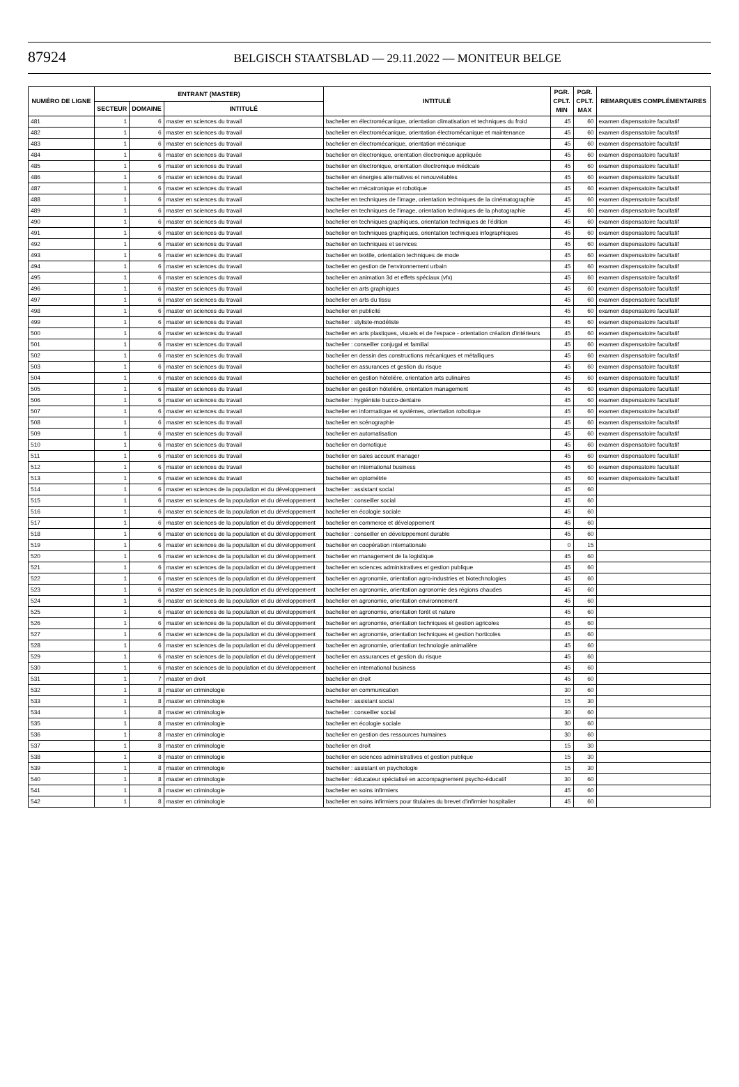87924 BELGISCH STAATSBLAD — 29.11.2022 — MONITEUR BELGE
| NUMÉRO DE LIGNE | ENTRANT (MASTER) | | | INTITULÉ | PGR. CPLT. MIN | PGR. CPLT. MAX | REMARQUES COMPLÉMENTAIRES |
| --- | --- | --- | --- | --- | --- | --- | --- |
| | SECTEUR | DOMAINE | INTITULÉ | | | | |
| 481 | 1 | 6 | master en sciences du travail | bachelier en électromécanique, orientation climatisation et techniques du froid | 45 | 60 | examen dispensatoire facultatif |
| 482 | 1 | 6 | master en sciences du travail | bachelier en électromécanique, orientation électromécanique et maintenance | 45 | 60 | examen dispensatoire facultatif |
| 483 | 1 | 6 | master en sciences du travail | bachelier en électromécanique, orientation mécanique | 45 | 60 | examen dispensatoire facultatif |
| 484 | 1 | 6 | master en sciences du travail | bachelier en électronique, orientation électronique appliquée | 45 | 60 | examen dispensatoire facultatif |
| 485 | 1 | 6 | master en sciences du travail | bachelier en électronique, orientation électronique médicale | 45 | 60 | examen dispensatoire facultatif |
| 486 | 1 | 6 | master en sciences du travail | bachelier en énergies alternatives et renouvelables | 45 | 60 | examen dispensatoire facultatif |
| 487 | 1 | 6 | master en sciences du travail | bachelier en mécatronique et robotique | 45 | 60 | examen dispensatoire facultatif |
| 488 | 1 | 6 | master en sciences du travail | bachelier en techniques de l'image, orientation techniques de la cinématographie | 45 | 60 | examen dispensatoire facultatif |
| 489 | 1 | 6 | master en sciences du travail | bachelier en techniques de l'image, orientation techniques de la photographie | 45 | 60 | examen dispensatoire facultatif |
| 490 | 1 | 6 | master en sciences du travail | bachelier en techniques graphiques, orientation techniques de l'édition | 45 | 60 | examen dispensatoire facultatif |
| 491 | 1 | 6 | master en sciences du travail | bachelier en techniques graphiques, orientation techniques infographiques | 45 | 60 | examen dispensatoire facultatif |
| 492 | 1 | 6 | master en sciences du travail | bachelier en techniques et services | 45 | 60 | examen dispensatoire facultatif |
| 493 | 1 | 6 | master en sciences du travail | bachelier en textile, orientation techniques de mode | 45 | 60 | examen dispensatoire facultatif |
| 494 | 1 | 6 | master en sciences du travail | bachelier en gestion de l'environnement urbain | 45 | 60 | examen dispensatoire facultatif |
| 495 | 1 | 6 | master en sciences du travail | bachelier en animation 3d et effets spéciaux (vfx) | 45 | 60 | examen dispensatoire facultatif |
| 496 | 1 | 6 | master en sciences du travail | bachelier en arts graphiques | 45 | 60 | examen dispensatoire facultatif |
| 497 | 1 | 6 | master en sciences du travail | bachelier en arts du tissu | 45 | 60 | examen dispensatoire facultatif |
| 498 | 1 | 6 | master en sciences du travail | bachelier en publicité | 45 | 60 | examen dispensatoire facultatif |
| 499 | 1 | 6 | master en sciences du travail | bachelier : styliste-modéliste | 45 | 60 | examen dispensatoire facultatif |
| 500 | 1 | 6 | master en sciences du travail | bachelier en arts plastiques, visuels et de l'espace - orientation création d'intérieurs | 45 | 60 | examen dispensatoire facultatif |
| 501 | 1 | 6 | master en sciences du travail | bachelier : conseiller conjugal et familial | 45 | 60 | examen dispensatoire facultatif |
| 502 | 1 | 6 | master en sciences du travail | bachelier en dessin des constructions mécaniques et métalliques | 45 | 60 | examen dispensatoire facultatif |
| 503 | 1 | 6 | master en sciences du travail | bachelier en assurances et gestion du risque | 45 | 60 | examen dispensatoire facultatif |
| 504 | 1 | 6 | master en sciences du travail | bachelier en gestion hôtelière, orientation arts culinaires | 45 | 60 | examen dispensatoire facultatif |
| 505 | 1 | 6 | master en sciences du travail | bachelier en gestion hôtelière, orientation management | 45 | 60 | examen dispensatoire facultatif |
| 506 | 1 | 6 | master en sciences du travail | bachelier : hygiéniste bucco-dentaire | 45 | 60 | examen dispensatoire facultatif |
| 507 | 1 | 6 | master en sciences du travail | bachelier en informatique et systèmes, orientation robotique | 45 | 60 | examen dispensatoire facultatif |
| 508 | 1 | 6 | master en sciences du travail | bachelier en scénographie | 45 | 60 | examen dispensatoire facultatif |
| 509 | 1 | 6 | master en sciences du travail | bachelier en automatisation | 45 | 60 | examen dispensatoire facultatif |
| 510 | 1 | 6 | master en sciences du travail | bachelier en domotique | 45 | 60 | examen dispensatoire facultatif |
| 511 | 1 | 6 | master en sciences du travail | bachelier en sales account manager | 45 | 60 | examen dispensatoire facultatif |
| 512 | 1 | 6 | master en sciences du travail | bachelier en international business | 45 | 60 | examen dispensatoire facultatif |
| 513 | 1 | 6 | master en sciences du travail | bachelier en optométrie | 45 | 60 | examen dispensatoire facultatif |
| 514 | 1 | 6 | master en sciences de la population et du développement | bachelier : assistant social | 45 | 60 | |
| 515 | 1 | 6 | master en sciences de la population et du développement | bachelier : conseiller social | 45 | 60 | |
| 516 | 1 | 6 | master en sciences de la population et du développement | bachelier en écologie sociale | 45 | 60 | |
| 517 | 1 | 6 | master en sciences de la population et du développement | bachelier en commerce et développement | 45 | 60 | |
| 518 | 1 | 6 | master en sciences de la population et du développement | bachelier : conseiller en développement durable | 45 | 60 | |
| 519 | 1 | 6 | master en sciences de la population et du développement | bachelier en coopération internationale | 0 | 15 | |
| 520 | 1 | 6 | master en sciences de la population et du développement | bachelier en management de la logistique | 45 | 60 | |
| 521 | 1 | 6 | master en sciences de la population et du développement | bachelier en sciences administratives et gestion publique | 45 | 60 | |
| 522 | 1 | 6 | master en sciences de la population et du développement | bachelier en agronomie, orientation agro-industries et biotechnologies | 45 | 60 | |
| 523 | 1 | 6 | master en sciences de la population et du développement | bachelier en agronomie, orientation agronomie des régions chaudes | 45 | 60 | |
| 524 | 1 | 6 | master en sciences de la population et du développement | bachelier en agronomie, orientation environnement | 45 | 60 | |
| 525 | 1 | 6 | master en sciences de la population et du développement | bachelier en agronomie, orientation forêt et nature | 45 | 60 | |
| 526 | 1 | 6 | master en sciences de la population et du développement | bachelier en agronomie, orientation techniques et gestion agricoles | 45 | 60 | |
| 527 | 1 | 6 | master en sciences de la population et du développement | bachelier en agronomie, orientation techniques et gestion horticoles | 45 | 60 | |
| 528 | 1 | 6 | master en sciences de la population et du développement | bachelier en agronomie, orientation technologie animalière | 45 | 60 | |
| 529 | 1 | 6 | master en sciences de la population et du développement | bachelier en assurances et gestion du risque | 45 | 60 | |
| 530 | 1 | 6 | master en sciences de la population et du développement | bachelier en international business | 45 | 60 | |
| 531 | 1 | 7 | master en droit | bachelier en droit | 45 | 60 | |
| 532 | 1 | 8 | master en criminologie | bachelier en communication | 30 | 60 | |
| 533 | 1 | 8 | master en criminologie | bachelier : assistant social | 15 | 30 | |
| 534 | 1 | 8 | master en criminologie | bachelier : conseiller social | 30 | 60 | |
| 535 | 1 | 8 | master en criminologie | bachelier en écologie sociale | 30 | 60 | |
| 536 | 1 | 8 | master en criminologie | bachelier en gestion des ressources humaines | 30 | 60 | |
| 537 | 1 | 8 | master en criminologie | bachelier en droit | 15 | 30 | |
| 538 | 1 | 8 | master en criminologie | bachelier en sciences administratives et gestion publique | 15 | 30 | |
| 539 | 1 | 8 | master en criminologie | bachelier : assistant en psychologie | 15 | 30 | |
| 540 | 1 | 8 | master en criminologie | bachelier : éducateur spécialisé en accompagnement psycho-éducatif | 30 | 60 | |
| 541 | 1 | 8 | master en criminologie | bachelier en soins infirmiers | 45 | 60 | |
| 542 | 1 | 8 | master en criminologie | bachelier en soins infirmiers pour titulaires du brevet d'infirmier hospitalier | 45 | 60 | |